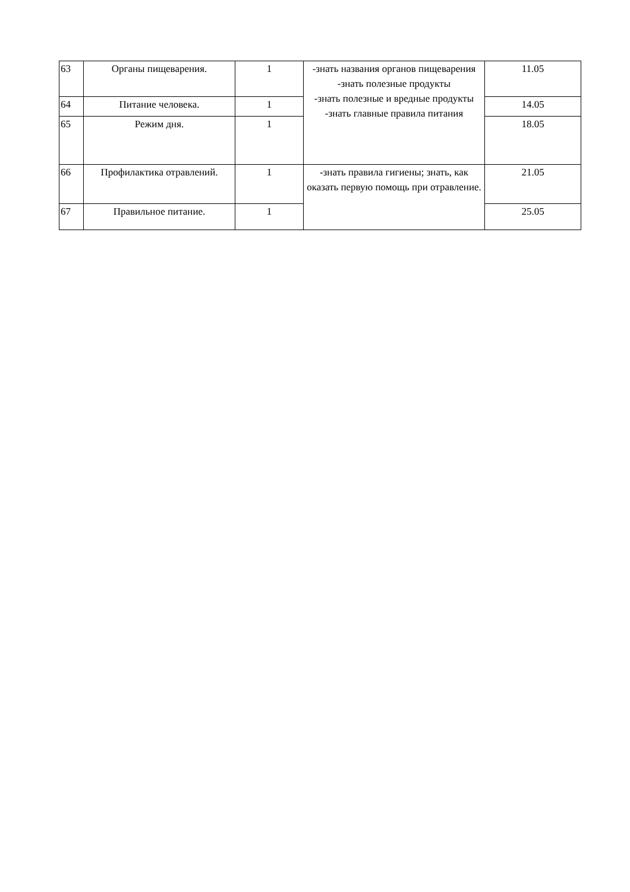| 63 | Органы пищеварения. | 1 | -знать названия органов пищеварения -знать полезные продукты -знать полезные и вредные продукты -знать главные правила питания | 11.05 |
| 64 | Питание человека. | 1 | | 14.05 |
| 65 | Режим дня. | 1 | | 18.05 |
| 66 | Профилактика отравлений. | 1 | -знать правила гигиены; знать, как оказать первую помощь при отравление. | 21.05 |
| 67 | Правильное питание. | 1 | | 25.05 |